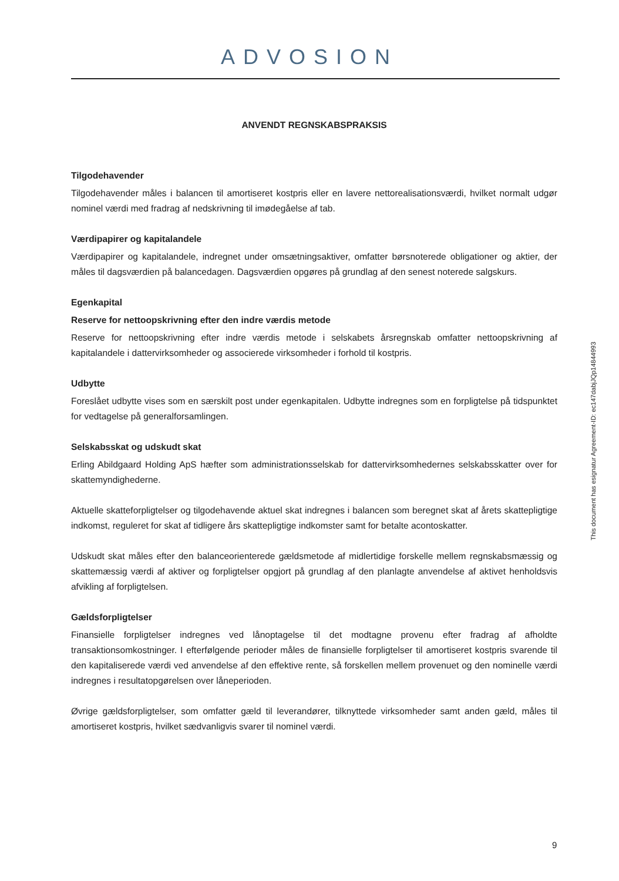ADVOSION
ANVENDT REGNSKABSPRAKSIS
Tilgodehavender
Tilgodehavender måles i balancen til amortiseret kostpris eller en lavere nettorealisationsværdi, hvilket normalt udgør nominel værdi med fradrag af nedskrivning til imødegåelse af tab.
Værdipapirer og kapitalandele
Værdipapirer og kapitalandele, indregnet under omsætningsaktiver, omfatter børsnoterede obligationer og aktier, der måles til dagsværdien på balancedagen. Dagsværdien opgøres på grundlag af den senest noterede salgskurs.
Egenkapital
Reserve for nettoopskrivning efter den indre værdis metode
Reserve for nettoopskrivning efter indre værdis metode i selskabets årsregnskab omfatter nettoopskrivning af kapitalandele i dattervirksomheder og associerede virksomheder i forhold til kostpris.
Udbytte
Foreslået udbytte vises som en særskilt post under egenkapitalen. Udbytte indregnes som en forpligtelse på tidspunktet for vedtagelse på generalforsamlingen.
Selskabsskat og udskudt skat
Erling Abildgaard Holding ApS hæfter som administrationsselskab for dattervirksomhedernes selskabs­skatter over for skattemyndighederne.
Aktuelle skatteforpligtelser og tilgodehavende aktuel skat indregnes i balancen som beregnet skat af årets skattepligtige indkomst, reguleret for skat af tidligere års skattepligtige indkomster samt for betalte aconto­skatter.
Udskudt skat måles efter den balanceorienterede gældsmetode af midlertidige forskelle mellem regn­skabsmæssig og skattemæssig værdi af aktiver og forpligtelser opgjort på grundlag af den planlagte an­vendelse af aktivet henholdsvis afvikling af forpligtelsen.
Gældsforpligtelser
Finansielle forpligtelser indregnes ved lånoptagelse til det modtagne provenu efter fradrag af afholdte transaktionsomkostninger. I efterfølgende perioder måles de finansielle forpligtelser til amortiseret kostpris svarende til den kapitaliserede værdi ved anvendelse af den effektive rente, så forskellen mellem provenu­et og den nominelle værdi indregnes i resultatopgørelsen over låneperioden.
Øvrige gældsforpligtelser, som omfatter gæld til leverandører, tilknyttede virksomheder samt anden gæld, måles til amortiseret kostpris, hvilket sædvanligvis svarer til nominel værdi.
This document has esignatur Agreement-ID: ec147dabjJQp14844993
9